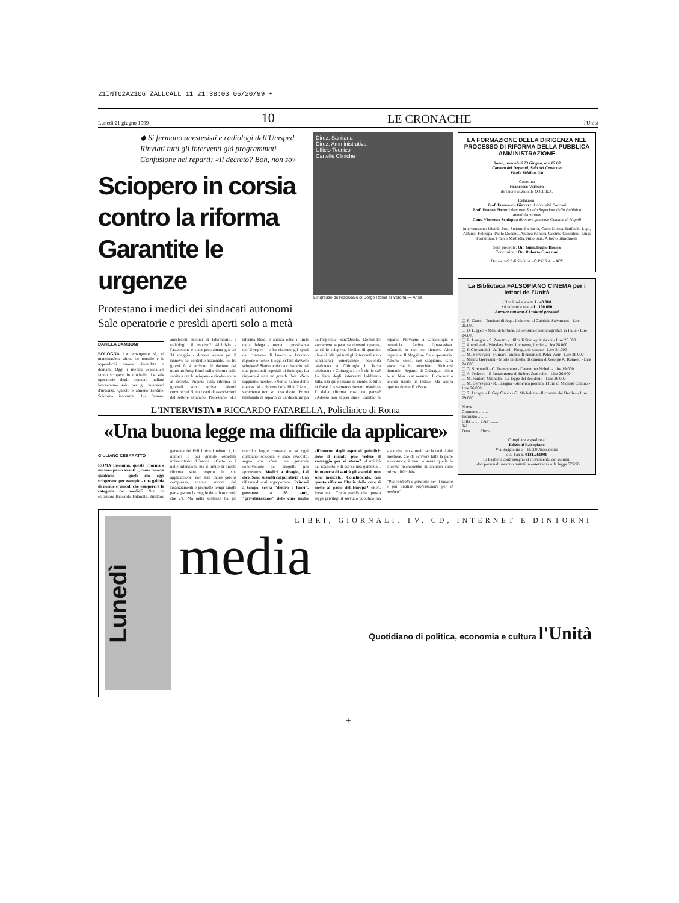21INT02A2106 ZALLCALL 11 21:38:03 06/20/99 +
Lunedì 21 giugno 1999 10 LE CRONACHE l'Unità
◆ Si fermano anestesisti e radiologi dell'Umsped
Rinviati tutti gli interventi già programmati
Confusione nei reparti: «Il decreto? Boh, non so»
Sciopero in corsia
contro la riforma
Garantite le urgenze
Protestano i medici dei sindacati autonomi
Sale operatorie e presìdi aperti solo a metà
Direz. Sanitaria
Direz. Amministrativa
Ufficio Tecnico
Cartelle Cliniche
L'ingresso dell'ospedale di Borgo Roma di Verona — Ansa
DANIELA CAMBONI
BOLOGNA Le emergenze sì, ci mancherebbe altro. Le tonsille e le appendiciti invece rimandate a domani. Oggi i medici ospedalieri fanno sciopero in tutt'Italia. Le sale operatorie degli ospedali italiani lavoreranno solo per gli interventi d'urgenza. Questo è almeno l'ordine. Sciopero insomma. Lo faranno anestesisti, medici di laboratorio, e radiologi. Il motivo? All'inizio - l'astensione è stata proclamata già dal 31 maggio - doveva essere per il rinnovo del contratto nazionale. Poi tre giorni fa è arrivato il decreto del ministro Rosy Bindi sulla riforma della sanità e ora lo sciopero è rivolto anche al decreto. Proprio sulla riforma, ai giornali sono arrivati alcuni comunicati. Sono i capi di associazioni del settore sanitario. Protestano. «La riforma Bindi è andata oltre i limiti della delega - tuona il presidente dell'Umsped - e ha ristretto gli spazi del contratto di lavoro...» Avranno ragione o torto? E oggi si farà davvero sciopero? Siamo andati a chiederlo nei due principali ospedali di Bologna. La risposta è stata un grande Boh. «Non sappiamo niente». «Non ci hanno detto niente». «La riforma della Bindi? Mah, veramente non so cosa dica». Prima telefonata al reparto di cardiochirurgia dell'ospedale Sant'Orsola. Domanda: vorremmo sapere se domani operate, sa c'è lo sciopero. Medico di guardia: «Noi sì. Ma qui tutti gli interventi sono considerati emergenze». Seconda telefonata a Chirurgia I. Terza telefonata a Chirurgia II. «È chi lo sa? La lista degli interventi l'abbiamo fatta. Ma qui nessuno sa niente. È tutto in forse. Lo sapremo domani mattina» E della riforma cosa ne pensa? «Adesso non saprei dire». Cambio di reparto. Proviamo a Ginecologia e ostetricia. Arriva l'anestesista. «Guardi, io non so niente». Altro ospedale. Il Maggiore. Sala operatoria. Allora? «Boh, non sappiamo. Gira voce che lo revochino. Richiami domani». Reparto di Chirurgia. «Non lo so. Non lo sa nessuno. È che non è ancora uscito il testo.» Ma allora operate domani? «Boh».
L'INTERVISTA ■ RICCARDO FATARELLA, Policlinico di Roma
«Una buona legge ma difficile da applicare»
GIULIANO CESARATTO
ROMA Insomma, questa riforma è un vero passo avanti o, come temeva qualcuno - quelli che oggi scioperano per esempio - una gabbia di norme e vincoli che esaspererà la categoria dei medici? Non ha esitazioni Riccardo Fatarella, direttore generale del Policlinico Umberto I, in numeri il più grande ospedale universitario d'Europa. «Certo lo è nelle intenzioni, ma il limite di questa riforma sarà proprio la sua applicazione: non sarà facile perché complessa, manca ancora dei finanziamenti e promette tempi lunghi per superare le maglie della burocrazia che c'è. Ma nella sostanza ha già raccolto larghi consensi e se oggi qualcuno sciopera è stato revocato, segno che c'era una generale condivisione del progetto poi approvato». Medici a disagio, Lei dice. Sono sussulti corporativi? «Una riforma di così larga portata... Primari a tempo, scelta "dentro o fuori", pensione a 65 anni, "privatizzazione" delle cure anche all'interno degli ospedali pubblici: dove il malato può vedere il vantaggio per sé stesso? «L'unicità del rapporto è di per sé una garanzia... In materia di sanità gli scandali non sono mancati... Concludendo, con questa riforma l'Italia delle cure si mette al passo dell'Europa? «Beh, forse no... Credo perciò che questa legge privilegi il servizio pubblico ma sia anche uno stimolo per la qualità del mestiere. C'è da scrivere tutta la parte economica, è vero, e senza quella la riforma rischierebbe di arenarsi sulle prime difficoltà».
"Più controlli e garanzie per il malato e più qualità professionale per il medico"
LA FORMAZIONE DELLA DIRIGENZA NEL PROCESSO DI RIFORMA DELLA PUBBLICA AMMINISTRAZIONE
Roma, mercoledì 23 Giugno, ore 17.00
Camera dei Deputati, Sala del Cenacolo
Vicolo Valdina, 3/a
Coordina
Francesco Verbaro
direzione nazionale O.P.E.R.A.
Relazioni:
Prof. Francesco Giavazzi Università Bocconi
Prof. Franco Pizzetti direttore Scuola Superiore della Pubblica Amministrazione
Cons. Vincenzo Schioppa direttore generale Comune di Napoli
Interverranno: Ubaldo Poti, Stefano Patriarca, Carlo Mosca, Raffaello Lupi, Alfonso Felleppa, Pablo Docimo, Andrea Ranieri, Cosimo Quaratino, Luigi Fiorentino, Franco Mistretta, Nino Saia, Alberto Stancanelli
Sarà presente: On. Gianclaudio Bressa
Conclusioni: On. Roberto Guerzoni
Democratici di Sinistra - O.P.E.R.A. - APE
La Biblioteca FALSOPIANO CINEMA per i lettori de l'Unità
• 3 volumi a scelta L. 40.000
• 8 volumi a scelta L. 100.000
Barrare con una X i volumi prescelti
❑ R. Grassi - Territori di fuga. Il cinema di Gabriele Salvatores - Lire 25.000
❑ D. Liggeri - Mani di forbice. La censura cinematografica in Italia - Lire 24.000
❑ R. Lasagna - S. Zanotto - I film di Stanley Kubrick - Lire 26.000
❑ Autori vari - Wenders Story. Il cinema, il mito - Lire 26.000
❑ F. Giovannini - A. Tentori - Pioggia di sangue - Lire 24.000
❑ M. Benvegnù - Filmare l'anima. Il cinema di Peter Weir - Lire 26.000
❑ Mauro Gervasini - Morte in diretta. Il cinema di George A. Romero - Lire 24.000
❑ G. Simonelli - C. Tramontana - Datemi un Nobel! - Lire 19.000
❑ A. Tedesco - Il fantacinema di Robert Zemeckis - Lire 26.000
❑ M. Fantoni Minnella - La legge del desiderio - Lire 26.000
❑ M. Benvegnù - R. Lasagna - America perduta. I film di Michael Cimino - Lire 26.000
❑ S. Arcagni - P. Gep Cucco - G. Michelone - Il cinema dei Beatles - Lire 29.000
Nome ........
Cognome ........
Indirizzo ........
Città ........ CAP ........
Tel. ........
Data ........ Firma ........
Compilare e spedire a:
Edizioni Falsopiano
Via Baggiolini 3 - 15100 Alessandria
o al Fax n. 0131.261000
❑ Pagherò contrassegno al ricevimento dei volumi.
I dati personali saranno trattati in osservanza alla legge 675/96
Lunedì
LIBRI, GIORNALI, TV, CD, INTERNET E DINTORNI
media
Quotidiano di politica, economia e cultura l'Unità
+